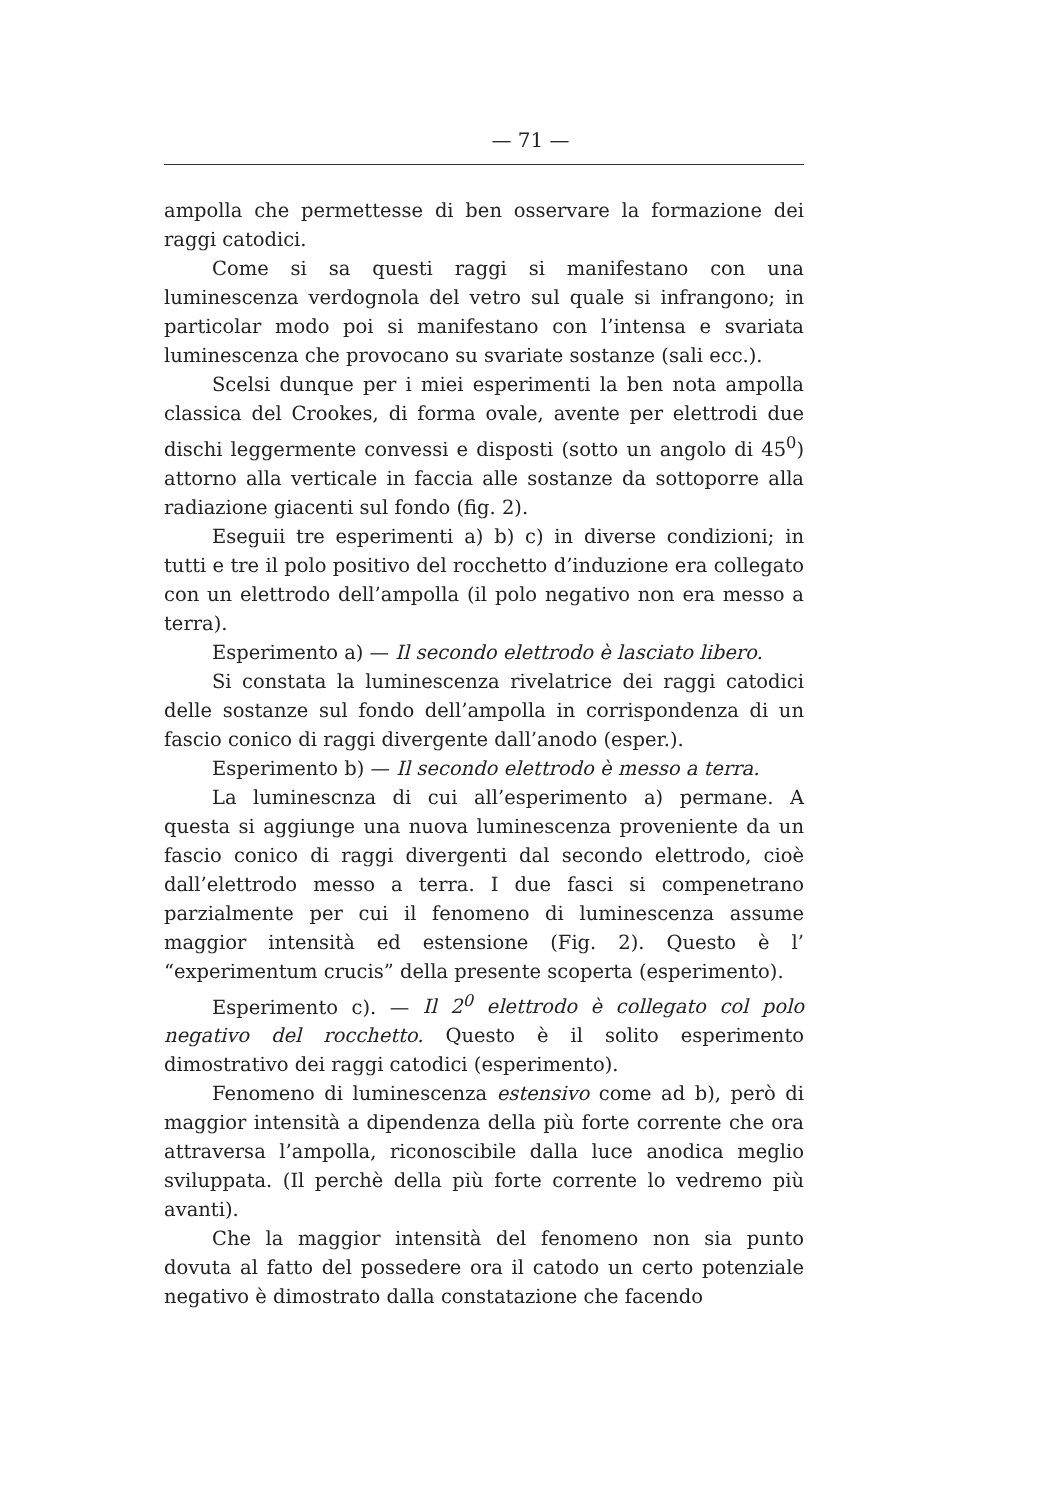— 71 —
ampolla che permettesse di ben osservare la formazione dei raggi catodici.
Come si sa questi raggi si manifestano con una luminescenza verdognola del vetro sul quale si infrangono; in particolar modo poi si manifestano con l’intensa e svariata luminescenza che provocano su svariate sostanze (sali ecc.).
Scelsi dunque per i miei esperimenti la ben nota ampolla classica del Crookes, di forma ovale, avente per elettrodi due dischi leggermente convessi e disposti (sotto un angolo di 45<sup>0</sup>) attorno alla verticale in faccia alle sostanze da sottoporre alla radiazione giacenti sul fondo (fig. 2).
Eseguii tre esperimenti a) b) c) in diverse condizioni; in tutti e tre il polo positivo del rocchetto d’induzione era collegato con un elettrodo dell’ampolla (il polo negativo non era messo a terra).
Esperimento a) — Il secondo elettrodo è lasciato libero.
Si constata la luminescenza rivelatrice dei raggi catodici delle sostanze sul fondo dell’ampolla in corrispondenza di un fascio conico di raggi divergente dall’anodo (esper.).
Esperimento b) — Il secondo elettrodo è messo a terra.
La luminescnza di cui all’esperimento a) permane. A questa si aggiunge una nuova luminescenza proveniente da un fascio conico di raggi divergenti dal secondo elettrodo, cioè dall’elettrodo messo a terra. I due fasci si compenetrano parzialmente per cui il fenomeno di luminescenza assume maggior intensità ed estensione (Fig. 2). Questo è l’ “experimentum crucis” della presente scoperta (esperimento).
Esperimento c). — Il 2<sup>0</sup> elettrodo è collegato col polo negativo del rocchetto. Questo è il solito esperimento dimostrativo dei raggi catodici (esperimento).
Fenomeno di luminescenza estensivo come ad b), però di maggior intensità a dipendenza della più forte corrente che ora attraversa l’ampolla, riconoscibile dalla luce anodica meglio sviluppata. (Il perchè della più forte corrente lo vedremo più avanti).
Che la maggior intensità del fenomeno non sia punto dovuta al fatto del possedere ora il catodo un certo potenziale negativo è dimostrato dalla constatazione che facendo